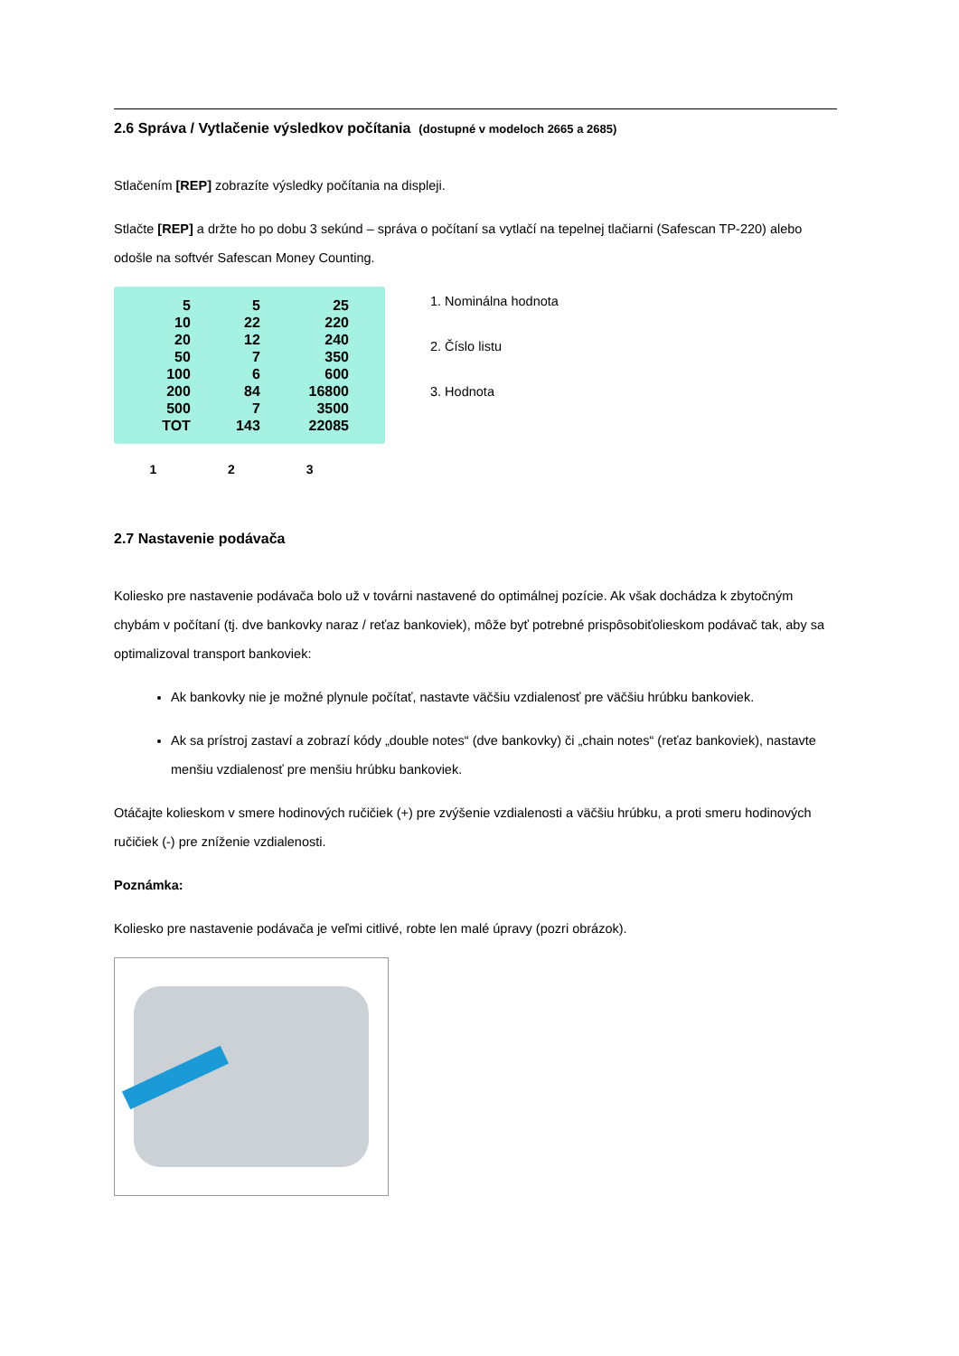2.6 Správa / Vytlačenie výsledkov počítania (dostupné v modeloch 2665 a 2685)
Stlačením [REP] zobrazíte výsledky počítania na displeji.
Stlačte [REP] a držte ho po dobu 3 sekúnd – správa o počítaní sa vytlačí na tepelnej tlačiarni (Safescan TP-220) alebo odošle na softvér Safescan Money Counting.
| 5 | 5 | 25 |
| 10 | 22 | 220 |
| 20 | 12 | 240 |
| 50 | 7 | 350 |
| 100 | 6 | 600 |
| 200 | 84 | 16800 |
| 500 | 7 | 3500 |
| TOT | 143 | 22085 |
1 2 3
1. Nominálna hodnota
2. Číslo listu
3. Hodnota
2.7 Nastavenie podávača
Koliesko pre nastavenie podávača bolo už v továrni nastavené do optimálnej pozície. Ak však dochádza k zbytočným chybám v počítaní (tj. dve bankovky naraz / reťaz bankoviek), môže byť potrebné prispôsobiťolieskom podávač tak, aby sa optimalizoval transport bankoviek:
Ak bankovky nie je možné plynule počítať, nastavte väčšiu vzdialenosť pre väčšiu hrúbku bankoviek.
Ak sa prístroj zastaví a zobrazí kódy „double notes“ (dve bankovky) či „chain notes“ (reťaz bankoviek), nastavte menšiu vzdialenosť pre menšiu hrúbku bankoviek.
Otáčajte kolieskom v smere hodinových ručičiek (+) pre zvýšenie vzdialenosti a väčšiu hrúbku, a proti smeru hodinových ručičiek (-) pre zníženie vzdialenosti.
Poznámka:
Koliesko pre nastavenie podávača je veľmi citlivé, robte len malé úpravy (pozri obrázok).